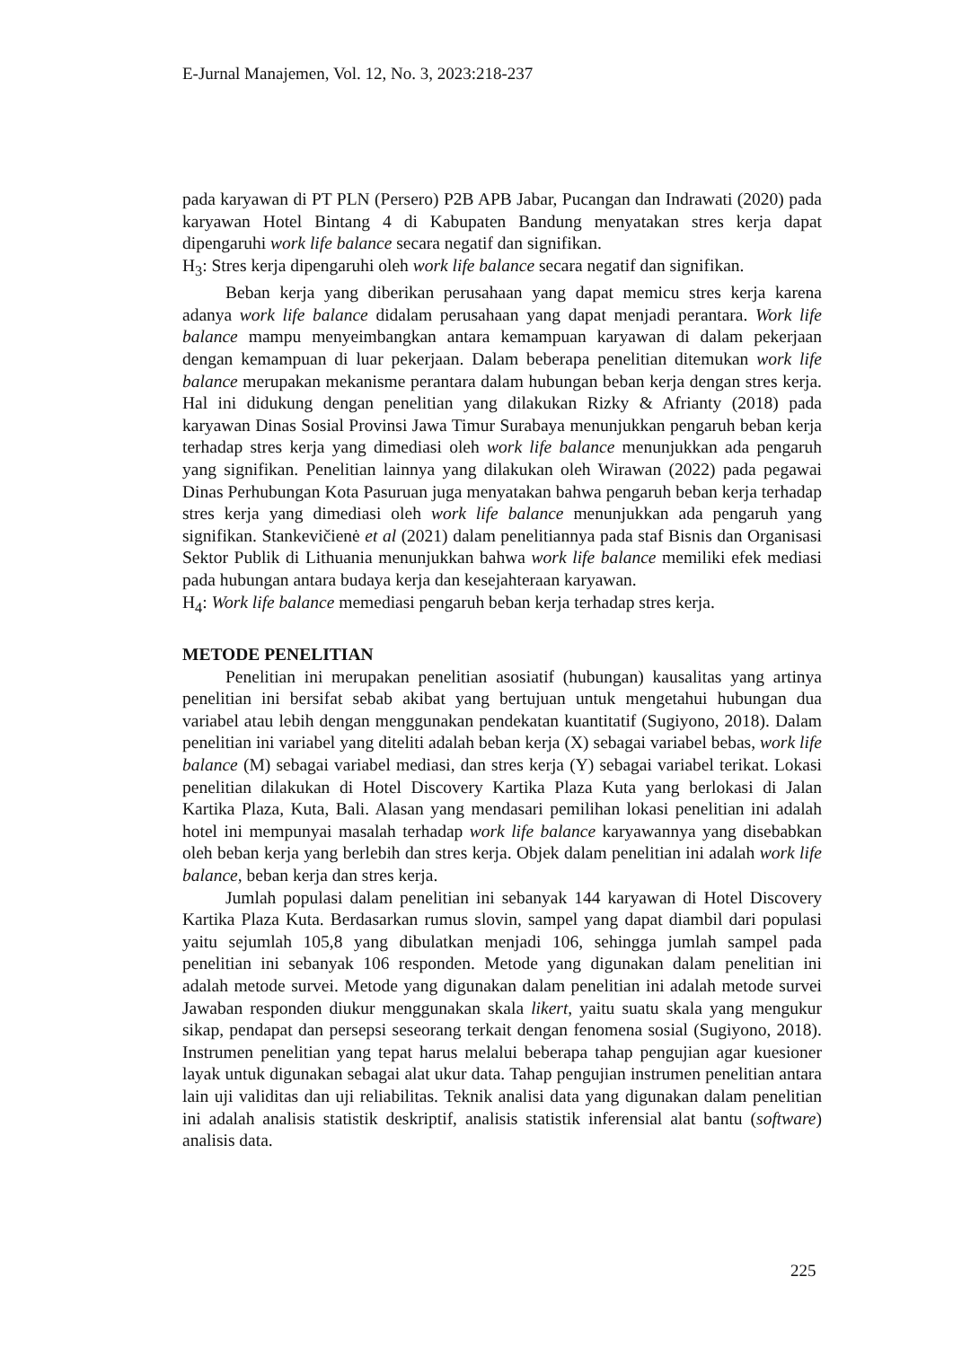E-Jurnal Manajemen, Vol. 12, No. 3, 2023:218-237
pada karyawan di PT PLN (Persero) P2B APB Jabar, Pucangan dan Indrawati (2020) pada karyawan Hotel Bintang 4 di Kabupaten Bandung menyatakan stres kerja dapat dipengaruhi work life balance secara negatif dan signifikan.
H<sub>3</sub>: Stres kerja dipengaruhi oleh work life balance secara negatif dan signifikan.
Beban kerja yang diberikan perusahaan yang dapat memicu stres kerja karena adanya work life balance didalam perusahaan yang dapat menjadi perantara. Work life balance mampu menyeimbangkan antara kemampuan karyawan di dalam pekerjaan dengan kemampuan di luar pekerjaan. Dalam beberapa penelitian ditemukan work life balance merupakan mekanisme perantara dalam hubungan beban kerja dengan stres kerja. Hal ini didukung dengan penelitian yang dilakukan Rizky & Afrianty (2018) pada karyawan Dinas Sosial Provinsi Jawa Timur Surabaya menunjukkan pengaruh beban kerja terhadap stres kerja yang dimediasi oleh work life balance menunjukkan ada pengaruh yang signifikan. Penelitian lainnya yang dilakukan oleh Wirawan (2022) pada pegawai Dinas Perhubungan Kota Pasuruan juga menyatakan bahwa pengaruh beban kerja terhadap stres kerja yang dimediasi oleh work life balance menunjukkan ada pengaruh yang signifikan. Stankevičienė et al (2021) dalam penelitiannya pada staf Bisnis dan Organisasi Sektor Publik di Lithuania menunjukkan bahwa work life balance memiliki efek mediasi pada hubungan antara budaya kerja dan kesejahteraan karyawan.
H<sub>4</sub>: Work life balance memediasi pengaruh beban kerja terhadap stres kerja.
METODE PENELITIAN
Penelitian ini merupakan penelitian asosiatif (hubungan) kausalitas yang artinya penelitian ini bersifat sebab akibat yang bertujuan untuk mengetahui hubungan dua variabel atau lebih dengan menggunakan pendekatan kuantitatif (Sugiyono, 2018). Dalam penelitian ini variabel yang diteliti adalah beban kerja (X) sebagai variabel bebas, work life balance (M) sebagai variabel mediasi, dan stres kerja (Y) sebagai variabel terikat. Lokasi penelitian dilakukan di Hotel Discovery Kartika Plaza Kuta yang berlokasi di Jalan Kartika Plaza, Kuta, Bali. Alasan yang mendasari pemilihan lokasi penelitian ini adalah hotel ini mempunyai masalah terhadap work life balance karyawannya yang disebabkan oleh beban kerja yang berlebih dan stres kerja. Objek dalam penelitian ini adalah work life balance, beban kerja dan stres kerja.
Jumlah populasi dalam penelitian ini sebanyak 144 karyawan di Hotel Discovery Kartika Plaza Kuta. Berdasarkan rumus slovin, sampel yang dapat diambil dari populasi yaitu sejumlah 105,8 yang dibulatkan menjadi 106, sehingga jumlah sampel pada penelitian ini sebanyak 106 responden. Metode yang digunakan dalam penelitian ini adalah metode survei. Metode yang digunakan dalam penelitian ini adalah metode survei Jawaban responden diukur menggunakan skala likert, yaitu suatu skala yang mengukur sikap, pendapat dan persepsi seseorang terkait dengan fenomena sosial (Sugiyono, 2018). Instrumen penelitian yang tepat harus melalui beberapa tahap pengujian agar kuesioner layak untuk digunakan sebagai alat ukur data. Tahap pengujian instrumen penelitian antara lain uji validitas dan uji reliabilitas. Teknik analisi data yang digunakan dalam penelitian ini adalah analisis statistik deskriptif, analisis statistik inferensial alat bantu (software) analisis data.
225